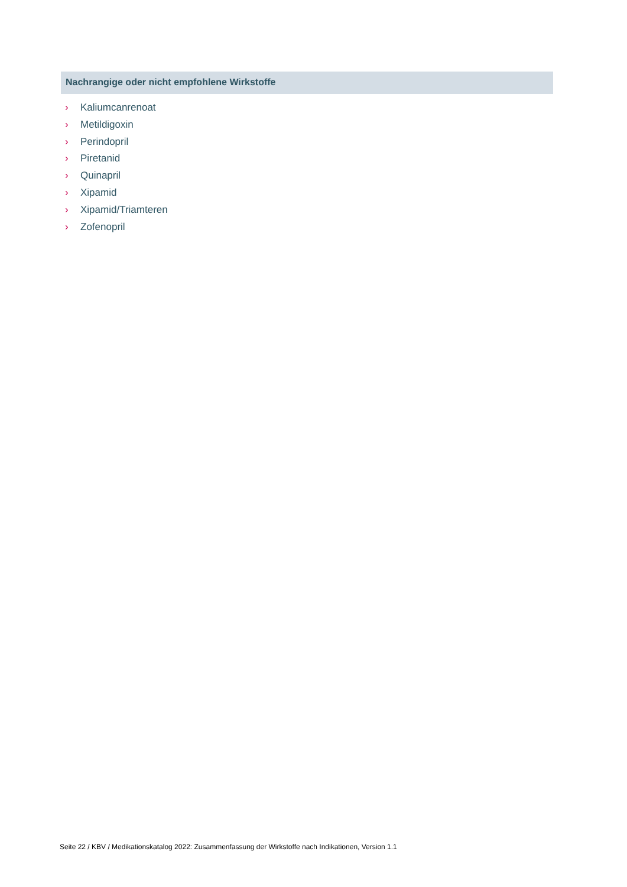Nachrangige oder nicht empfohlene Wirkstoffe
› Kaliumcanrenoat
› Metildigoxin
› Perindopril
› Piretanid
› Quinapril
› Xipamid
› Xipamid/Triamteren
› Zofenopril
Seite 22 / KBV / Medikationskatalog 2022: Zusammenfassung der Wirkstoffe nach Indikationen, Version 1.1